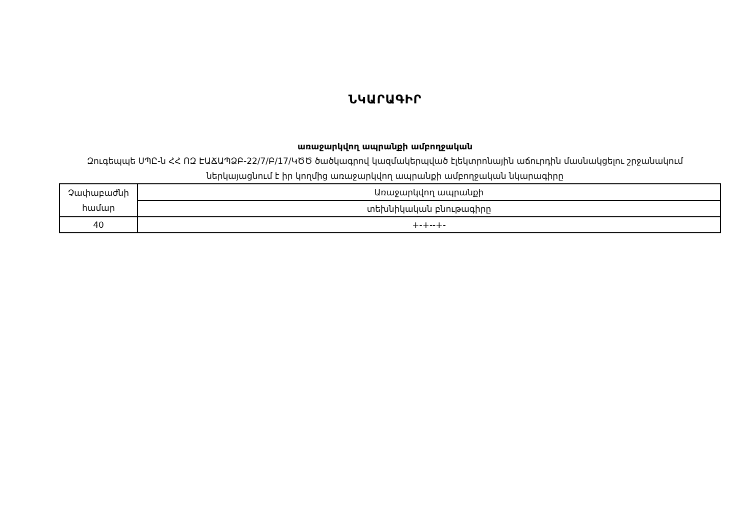ՆԿԱՐԱԳԻՐ
առաջարկվող ապրանքի ամբողջական
Զուգեպպե ՍՊԸ-ն ՀՀ ՈԶ ԷԱՃԱՊՁԲ-22/7/Բ/17/ԿԾԾ ծածկագրով կազմակերպված էլեկտրոնային աճուրդին մասնակցելու շրջանակում ներկայացնում է իր կողմից առաջարկվող ապրանքի ամբողջական նկարագիրը
| Չափաբաժնի համար | Առաջարկվող ապրանքի |
| | տեխնիկական բնութագիրը |
| 40 | +-+--+- |